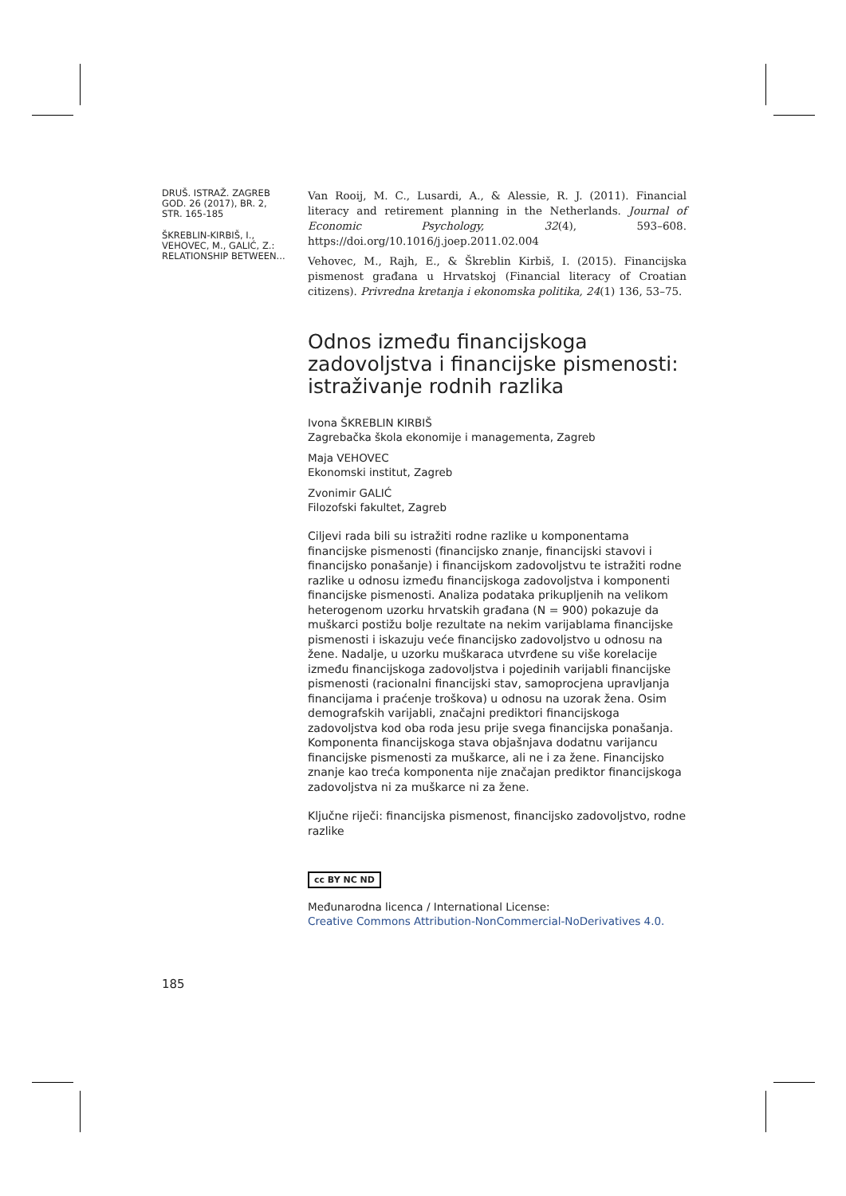DRUŠ. ISTRAŽ. ZAGREB
GOD. 26 (2017), BR. 2,
STR. 165-185
ŠKREBLIN-KIRBIŠ, I.,
VEHOVEC, M., GALIĆ, Z.:
RELATIONSHIP BETWEEN...
Van Rooij, M. C., Lusardi, A., & Alessie, R. J. (2011). Financial literacy and retirement planning in the Netherlands. Journal of Economic Psychology, 32(4), 593–608. https://doi.org/10.1016/j.joep.2011.02.004
Vehovec, M., Rajh, E., & Škreblin Kirbiš, I. (2015). Financijska pismenost građana u Hrvatskoj (Financial literacy of Croatian citizens). Privredna kretanja i ekonomska politika, 24(1) 136, 53–75.
Odnos između financijskoga zadovoljstva i financijske pismenosti: istraživanje rodnih razlika
Ivona ŠKREBLIN KIRBIŠ
Zagrebačka škola ekonomije i managementa, Zagreb
Maja VEHOVEC
Ekonomski institut, Zagreb
Zvonimir GALIĆ
Filozofski fakultet, Zagreb
Ciljevi rada bili su istražiti rodne razlike u komponentama financijske pismenosti (financijsko znanje, financijski stavovi i financijsko ponašanje) i financijskom zadovoljstvu te istražiti rodne razlike u odnosu između financijskoga zadovoljstva i komponenti financijske pismenosti. Analiza podataka prikupljenih na velikom heterogenom uzorku hrvatskih građana (N = 900) pokazuje da muškarci postižu bolje rezultate na nekim varijablama financijske pismenosti i iskazuju veće financijsko zadovoljstvo u odnosu na žene. Nadalje, u uzorku muškaraca utvrđene su više korelacije između financijskoga zadovoljstva i pojedinih varijabli financijske pismenosti (racionalni financijski stav, samoprocjena upravljanja financijama i praćenje troškova) u odnosu na uzorak žena. Osim demografskih varijabli, značajni prediktori financijskoga zadovoljstva kod oba roda jesu prije svega financijska ponašanja. Komponenta financijskoga stava objašnjava dodatnu varijancu financijske pismenosti za muškarce, ali ne i za žene. Financijsko znanje kao treća komponenta nije značajan prediktor financijskoga zadovoljstva ni za muškarce ni za žene.
Ključne riječi: financijska pismenost, financijsko zadovoljstvo, rodne razlike
cc BY NC ND
Međunarodna licenca / International License:
Creative Commons Attribution-NonCommercial-NoDerivatives 4.0.
185